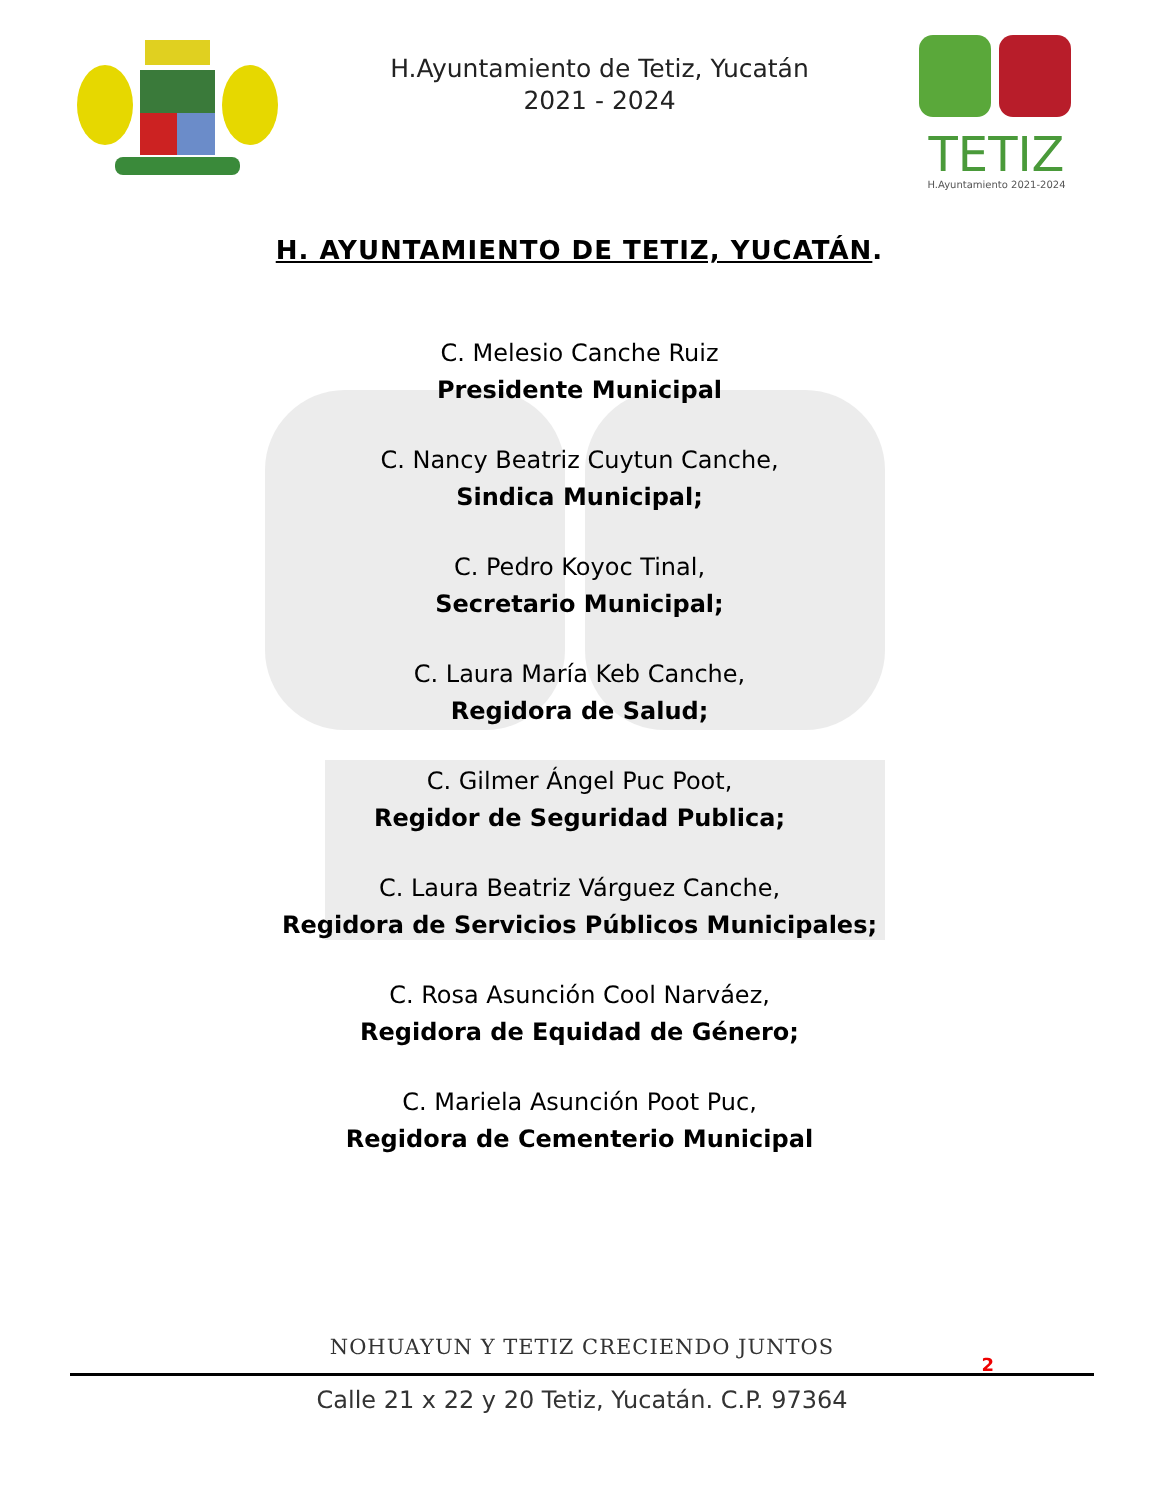H.Ayuntamiento de Tetiz, Yucatán
2021 - 2024
TETIZ
H.Ayuntamiento 2021-2024
H. AYUNTAMIENTO DE TETIZ, YUCATÁN.
C. Melesio Canche Ruiz
Presidente Municipal
C. Nancy Beatriz Cuytun Canche,
Sindica Municipal;
C. Pedro Koyoc Tinal,
Secretario Municipal;
C. Laura María Keb Canche,
Regidora de Salud;
C. Gilmer Ángel Puc Poot,
Regidor de Seguridad Publica;
C. Laura Beatriz Várguez Canche,
Regidora de Servicios Públicos Municipales;
C. Rosa Asunción Cool Narváez,
Regidora de Equidad de Género;
C. Mariela Asunción Poot Puc,
Regidora de Cementerio Municipal
NOHUAYUN Y TETIZ CRECIENDO JUNTOS
Calle 21 x 22 y 20 Tetiz, Yucatán. C.P. 97364
2